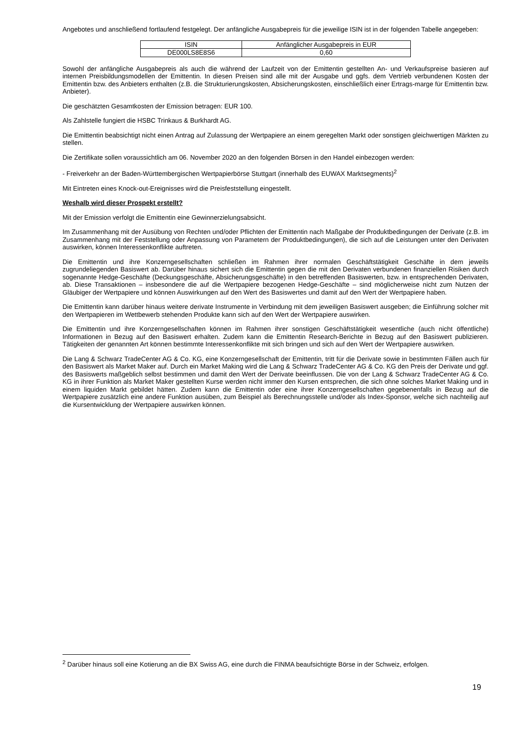Angebotes und anschließend fortlaufend festgelegt. Der anfängliche Ausgabepreis für die jeweilige ISIN ist in der folgenden Tabelle angegeben:
| ISIN | Anfänglicher Ausgabepreis in EUR |
| DE000LS8E8S6 | 0,60 |
Sowohl der anfängliche Ausgabepreis als auch die während der Laufzeit von der Emittentin gestellten An- und Verkaufspreise basieren auf internen Preisbildungsmodellen der Emittentin. In diesen Preisen sind alle mit der Ausgabe und ggfs. dem Vertrieb verbundenen Kosten der Emittentin bzw. des Anbieters enthalten (z.B. die Strukturierungskosten, Absicherungskosten, einschließlich einer Ertrags-marge für Emittentin bzw. Anbieter).
Die geschätzten Gesamtkosten der Emission betragen: EUR 100.
Als Zahlstelle fungiert die HSBC Trinkaus & Burkhardt AG.
Die Emittentin beabsichtigt nicht einen Antrag auf Zulassung der Wertpapiere an einem geregelten Markt oder sonstigen gleichwertigen Märkten zu stellen.
Die Zertifikate sollen voraussichtlich am 06. November 2020 an den folgenden Börsen in den Handel einbezogen werden:
- Freiverkehr an der Baden-Württembergischen Wertpapierbörse Stuttgart (innerhalb des EUWAX Marktsegments)<sup>2</sup>
Mit Eintreten eines Knock-out-Ereignisses wird die Preisfeststellung eingestellt.
Weshalb wird dieser Prospekt erstellt?
Mit der Emission verfolgt die Emittentin eine Gewinnerzielungsabsicht.
Im Zusammenhang mit der Ausübung von Rechten und/oder Pflichten der Emittentin nach Maßgabe der Produktbedingungen der Derivate (z.B. im Zusammenhang mit der Feststellung oder Anpassung von Parametern der Produktbedingungen), die sich auf die Leistungen unter den Derivaten auswirken, können Interessenkonflikte auftreten.
Die Emittentin und ihre Konzerngesellschaften schließen im Rahmen ihrer normalen Geschäftstätigkeit Geschäfte in dem jeweils zugrundeliegenden Basiswert ab. Darüber hinaus sichert sich die Emittentin gegen die mit den Derivaten verbundenen finanziellen Risiken durch sogenannte Hedge-Geschäfte (Deckungsgeschäfte, Absicherungsgeschäfte) in den betreffenden Basiswerten, bzw. in entsprechenden Derivaten, ab. Diese Transaktionen – insbesondere die auf die Wertpapiere bezogenen Hedge-Geschäfte – sind möglicherweise nicht zum Nutzen der Gläubiger der Wertpapiere und können Auswirkungen auf den Wert des Basiswertes und damit auf den Wert der Wertpapiere haben.
Die Emittentin kann darüber hinaus weitere derivate Instrumente in Verbindung mit dem jeweiligen Basiswert ausgeben; die Einführung solcher mit den Wertpapieren im Wettbewerb stehenden Produkte kann sich auf den Wert der Wertpapiere auswirken.
Die Emittentin und ihre Konzerngesellschaften können im Rahmen ihrer sonstigen Geschäftstätigkeit wesentliche (auch nicht öffentliche) Informationen in Bezug auf den Basiswert erhalten. Zudem kann die Emittentin Research-Berichte in Bezug auf den Basiswert publizieren. Tätigkeiten der genannten Art können bestimmte Interessenkonflikte mit sich bringen und sich auf den Wert der Wertpapiere auswirken.
Die Lang & Schwarz TradeCenter AG & Co. KG, eine Konzerngesellschaft der Emittentin, tritt für die Derivate sowie in bestimmten Fällen auch für den Basiswert als Market Maker auf. Durch ein Market Making wird die Lang & Schwarz TradeCenter AG & Co. KG den Preis der Derivate und ggf. des Basiswerts maßgeblich selbst bestimmen und damit den Wert der Derivate beeinflussen. Die von der Lang & Schwarz TradeCenter AG & Co. KG in ihrer Funktion als Market Maker gestellten Kurse werden nicht immer den Kursen entsprechen, die sich ohne solches Market Making und in einem liquiden Markt gebildet hätten. Zudem kann die Emittentin oder eine ihrer Konzerngesellschaften gegebenenfalls in Bezug auf die Wertpapiere zusätzlich eine andere Funktion ausüben, zum Beispiel als Berechnungsstelle und/oder als Index-Sponsor, welche sich nachteilig auf die Kursentwicklung der Wertpapiere auswirken können.
<sup>2</sup> Darüber hinaus soll eine Kotierung an die BX Swiss AG, eine durch die FINMA beaufsichtigte Börse in der Schweiz, erfolgen.
19